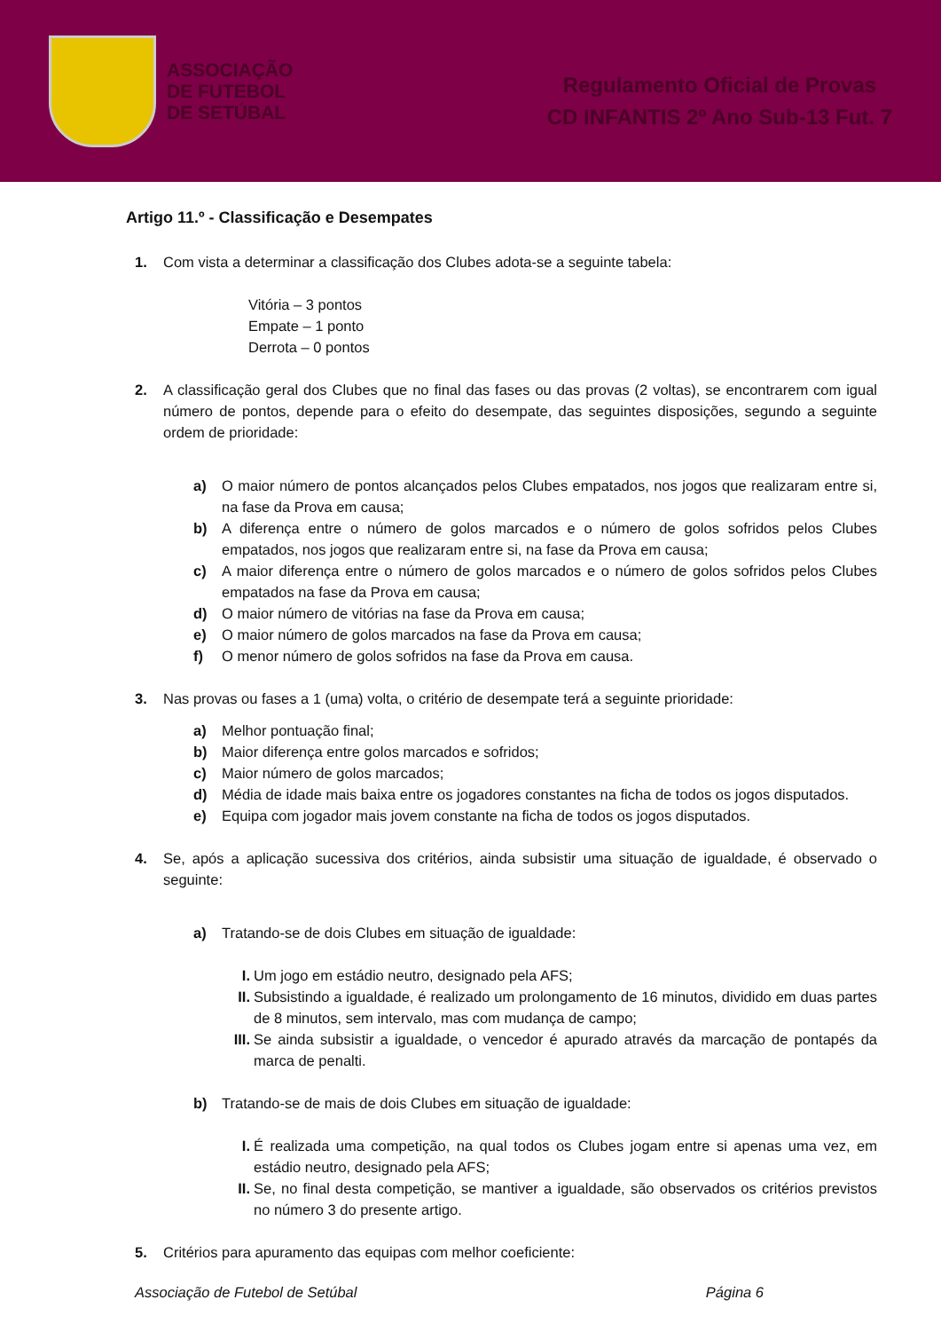ASSOCIAÇÃO
DE FUTEBOL
DE SETÚBAL
Regulamento Oficial de Provas
CD INFANTIS 2º Ano Sub-13 Fut. 7
Artigo 11.º - Classificação e Desempates
1. Com vista a determinar a classificação dos Clubes adota-se a seguinte tabela:
Vitória – 3 pontos
Empate – 1 ponto
Derrota – 0 pontos
2. A classificação geral dos Clubes que no final das fases ou das provas (2 voltas), se encontrarem com igual número de pontos, depende para o efeito do desempate, das seguintes disposições, segundo a seguinte ordem de prioridade:
a) O maior número de pontos alcançados pelos Clubes empatados, nos jogos que realizaram entre si, na fase da Prova em causa;
b) A diferença entre o número de golos marcados e o número de golos sofridos pelos Clubes empatados, nos jogos que realizaram entre si, na fase da Prova em causa;
c) A maior diferença entre o número de golos marcados e o número de golos sofridos pelos Clubes empatados na fase da Prova em causa;
d) O maior número de vitórias na fase da Prova em causa;
e) O maior número de golos marcados na fase da Prova em causa;
f) O menor número de golos sofridos na fase da Prova em causa.
3. Nas provas ou fases a 1 (uma) volta, o critério de desempate terá a seguinte prioridade:
a) Melhor pontuação final;
b) Maior diferença entre golos marcados e sofridos;
c) Maior número de golos marcados;
d) Média de idade mais baixa entre os jogadores constantes na ficha de todos os jogos disputados.
e) Equipa com jogador mais jovem constante na ficha de todos os jogos disputados.
4. Se, após a aplicação sucessiva dos critérios, ainda subsistir uma situação de igualdade, é observado o seguinte:
a) Tratando-se de dois Clubes em situação de igualdade:
I. Um jogo em estádio neutro, designado pela AFS;
II. Subsistindo a igualdade, é realizado um prolongamento de 16 minutos, dividido em duas partes de 8 minutos, sem intervalo, mas com mudança de campo;
III.
Se ainda subsistir a igualdade, o vencedor é apurado através da marcação de pontapés da marca de penalti.
b) Tratando-se de mais de dois Clubes em situação de igualdade:
I. É realizada uma competição, na qual todos os Clubes jogam entre si apenas uma vez, em estádio neutro, designado pela AFS;
II. Se, no final desta competição, se mantiver a igualdade, são observados os critérios previstos no número 3 do presente artigo.
5. Critérios para apuramento das equipas com melhor coeficiente:
Associação de Futebol de Setúbal Página 6